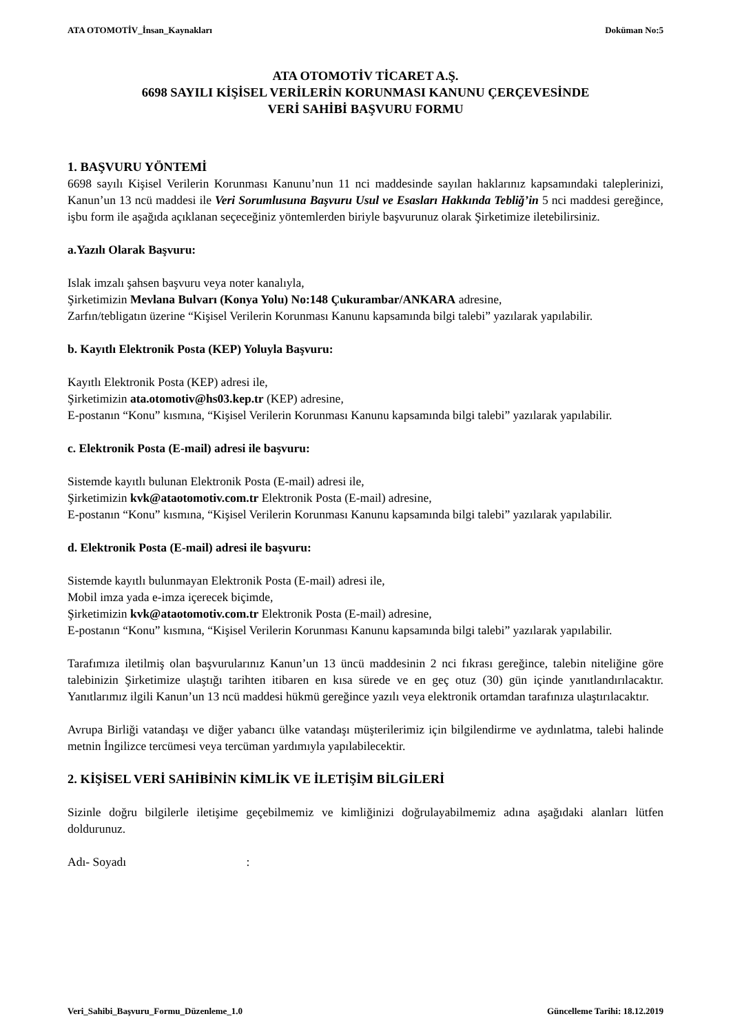ATA OTOMOTİV_İnsan_Kaynakları Doküman No:5
ATA OTOMOTİV TİCARET A.Ş.
6698 SAYILI KİŞİSEL VERİLERİN KORUNMASI KANUNU ÇERÇEVESİNDE
VERİ SAHİBİ BAŞVURU FORMU
1. BAŞVURU YÖNTEMİ
6698 sayılı Kişisel Verilerin Korunması Kanunu’nun 11 nci maddesinde sayılan haklarınız kapsamındaki taleplerinizi, Kanun’un 13 ncü maddesi ile Veri Sorumlusuna Başvuru Usul ve Esasları Hakkında Tebliğ’in 5 nci maddesi gereğince, işbu form ile aşağıda açıklanan seçeceğiniz yöntemlerden biriyle başvurunuz olarak Şirketimize iletebilirsiniz.
a.Yazılı Olarak Başvuru:
Islak imzalı şahsen başvuru veya noter kanalıyla,
Şirketimizin Mevlana Bulvarı (Konya Yolu) No:148 Çukurambar/ANKARA adresine,
Zarfın/tebligatın üzerine “Kişisel Verilerin Korunması Kanunu kapsamında bilgi talebi” yazılarak yapılabilir.
b. Kayıtlı Elektronik Posta (KEP) Yoluyla Başvuru:
Kayıtlı Elektronik Posta (KEP) adresi ile,
Şirketimizin ata.otomotiv@hs03.kep.tr (KEP) adresine,
E-postanın “Konu” kısmına, “Kişisel Verilerin Korunması Kanunu kapsamında bilgi talebi” yazılarak yapılabilir.
c. Elektronik Posta (E-mail) adresi ile başvuru:
Sistemde kayıtlı bulunan Elektronik Posta (E-mail) adresi ile,
Şirketimizin kvk@ataotomotiv.com.tr Elektronik Posta (E-mail) adresine,
E-postanın “Konu” kısmına, “Kişisel Verilerin Korunması Kanunu kapsamında bilgi talebi” yazılarak yapılabilir.
d. Elektronik Posta (E-mail) adresi ile başvuru:
Sistemde kayıtlı bulunmayan Elektronik Posta (E-mail) adresi ile,
Mobil imza yada e-imza içerecek biçimde,
Şirketimizin kvk@ataotomotiv.com.tr Elektronik Posta (E-mail) adresine,
E-postanın “Konu” kısmına, “Kişisel Verilerin Korunması Kanunu kapsamında bilgi talebi” yazılarak yapılabilir.
Tarafımıza iletilmiş olan başvurularınız Kanun’un 13 üncü maddesinin 2 nci fıkrası gereğince, talebin niteliğine göre talebinizin Şirketimize ulaştığı tarihten itibaren en kısa sürede ve en geç otuz (30) gün içinde yanıtlandırılacaktır. Yanıtlarımız ilgili Kanun’un 13 ncü maddesi hükmü gereğince yazılı veya elektronik ortamdan tarafınıza ulaştırılacaktır.
Avrupa Birliği vatandaşı ve diğer yabancı ülke vatandaşı müşterilerimiz için bilgilendirme ve aydınlatma, talebi halinde metnin İngilizce tercümesi veya tercüman yardımıyla yapılabilecektir.
2. KİŞİSEL VERİ SAHİBİNİN KİMLİK VE İLETİŞİM BİLGİLERİ
Sizinle doğru bilgilerle iletişime geçebilmemiz ve kimliğinizi doğrulayabilmemiz adına aşağıdaki alanları lütfen doldurunuz.
Adı- Soyadı :
Veri_Sahibi_Başvuru_Formu_Düzenleme_1.0 Güncelleme Tarihi: 18.12.2019